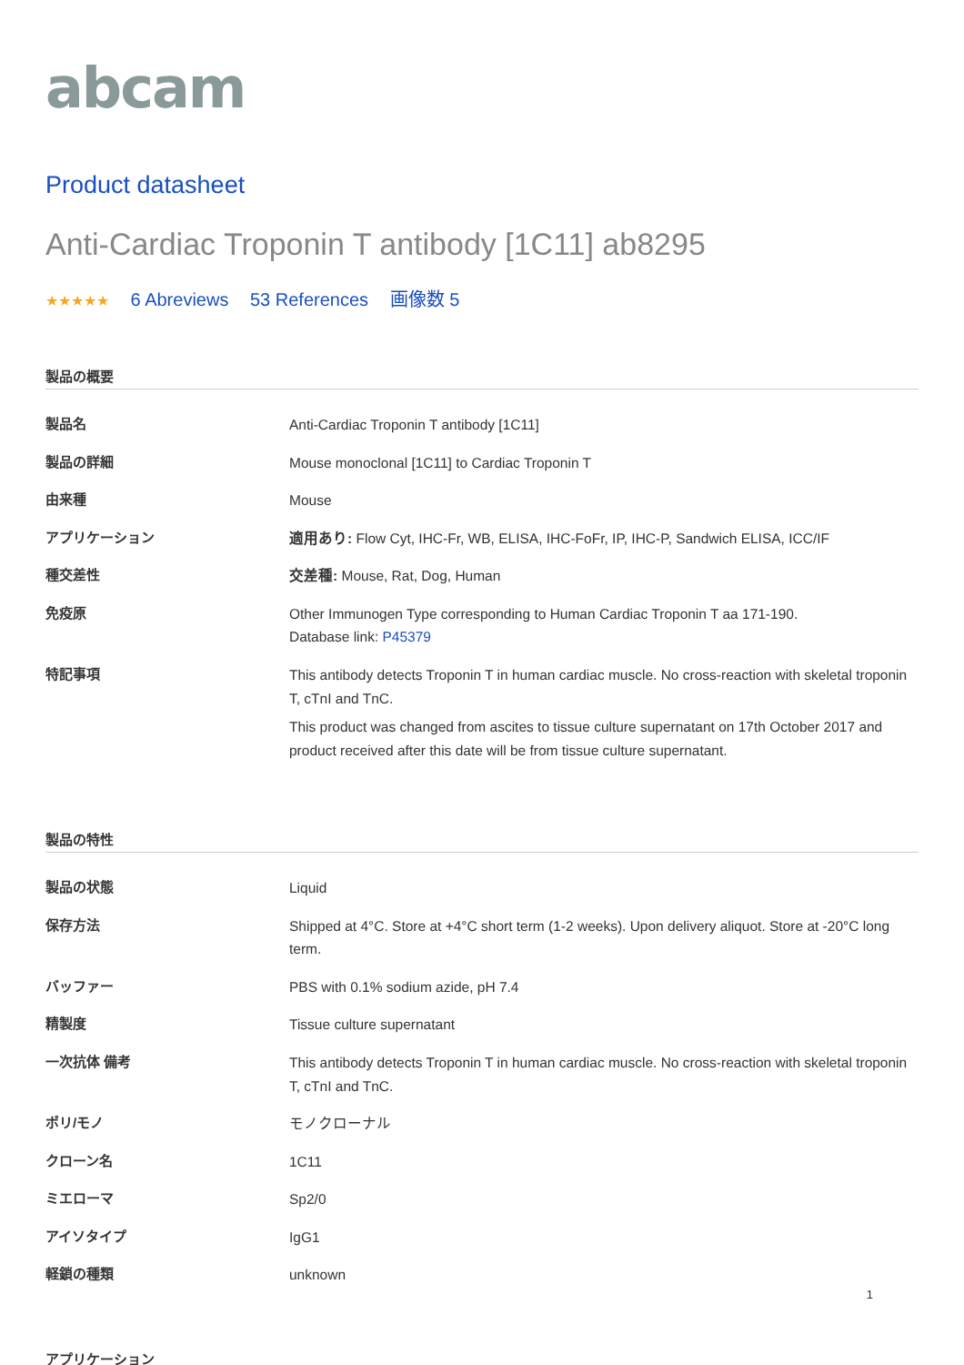abcam
Product datasheet
Anti-Cardiac Troponin T antibody [1C11] ab8295
★★★★★ 6 Abreviews 53 References 画像数 5
製品の概要
| 製品名 | Anti-Cardiac Troponin T antibody [1C11] |
| 製品の詳細 | Mouse monoclonal [1C11] to Cardiac Troponin T |
| 由来種 | Mouse |
| アプリケーション | 適用あり: Flow Cyt, IHC-Fr, WB, ELISA, IHC-FoFr, IP, IHC-P, Sandwich ELISA, ICC/IF |
| 種交差性 | 交差種: Mouse, Rat, Dog, Human |
| 免疫原 | Other Immunogen Type corresponding to Human Cardiac Troponin T aa 171-190. Database link: P45379 |
| 特記事項 | This antibody detects Troponin T in human cardiac muscle. No cross-reaction with skeletal troponin T, cTnI and TnC. This product was changed from ascites to tissue culture supernatant on 17th October 2017 and product received after this date will be from tissue culture supernatant. |
製品の特性
| 製品の状態 | Liquid |
| 保存方法 | Shipped at 4°C. Store at +4°C short term (1-2 weeks). Upon delivery aliquot. Store at -20°C long term. |
| バッファー | PBS with 0.1% sodium azide, pH 7.4 |
| 精製度 | Tissue culture supernatant |
| 一次抗体 備考 | This antibody detects Troponin T in human cardiac muscle. No cross-reaction with skeletal troponin T, cTnI and TnC. |
| ポリ/モノ | モノクローナル |
| クローン名 | 1C11 |
| ミエローマ | Sp2/0 |
| アイソタイプ | IgG1 |
| 軽鎖の種類 | unknown |
アプリケーション
1